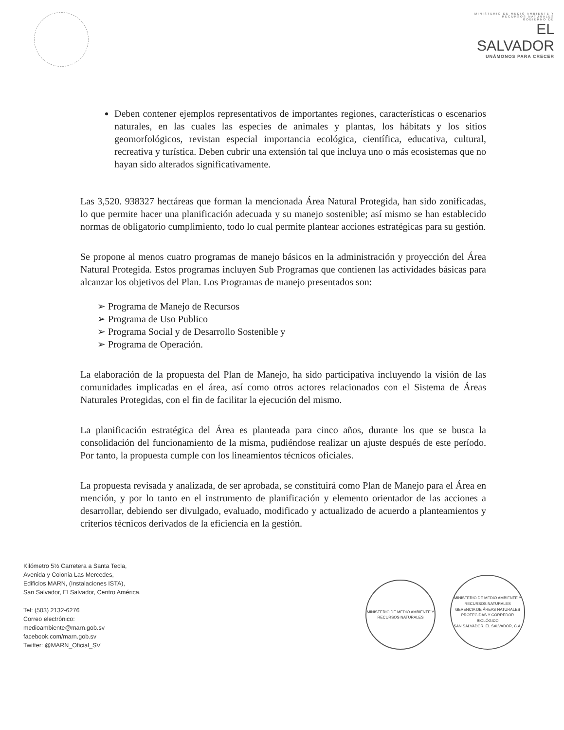MINISTERIO DE MEDIO AMBIENTE Y RECURSOS NATURALES
GOBIERNO DE
EL SALVADOR
UNÁMONOS PARA CRECER
Deben contener ejemplos representativos de importantes regiones, características o escenarios naturales, en las cuales las especies de animales y plantas, los hábitats y los sitios geomorfológicos, revistan especial importancia ecológica, científica, educativa, cultural, recreativa y turística. Deben cubrir una extensión tal que incluya uno o más ecosistemas que no hayan sido alterados significativamente.
Las 3,520. 938327 hectáreas que forman la mencionada Área Natural Protegida, han sido zonificadas, lo que permite hacer una planificación adecuada y su manejo sostenible; así mismo se han establecido normas de obligatorio cumplimiento, todo lo cual permite plantear acciones estratégicas para su gestión.
Se propone al menos cuatro programas de manejo básicos en la administración y proyección del Área Natural Protegida. Estos programas incluyen Sub Programas que contienen las actividades básicas para alcanzar los objetivos del Plan. Los Programas de manejo presentados son:
➢ Programa de Manejo de Recursos
➢ Programa de Uso Publico
➢ Programa Social y de Desarrollo Sostenible y
➢ Programa de Operación.
La elaboración de la propuesta del Plan de Manejo, ha sido participativa incluyendo la visión de las comunidades implicadas en el área, así como otros actores relacionados con el Sistema de Áreas Naturales Protegidas, con el fin de facilitar la ejecución del mismo.
La planificación estratégica del Área es planteada para cinco años, durante los que se busca la consolidación del funcionamiento de la misma, pudiéndose realizar un ajuste después de este período. Por tanto, la propuesta cumple con los lineamientos técnicos oficiales.
La propuesta revisada y analizada, de ser aprobada, se constituirá como Plan de Manejo para el Área en mención, y por lo tanto en el instrumento de planificación y elemento orientador de las acciones a desarrollar, debiendo ser divulgado, evaluado, modificado y actualizado de acuerdo a planteamientos y criterios técnicos derivados de la eficiencia en la gestión.
Kilómetro 5½ Carretera a Santa Tecla,
Avenida y Colonia Las Mercedes,
Edificios MARN, (Instalaciones ISTA),
San Salvador, El Salvador, Centro América.
Tel: (503) 2132-6276
Correo electrónico:
medioambiente@marn.gob.sv
facebook.com/marn.gob.sv
Twitter: @MARN_Oficial_SV
MINISTERIO DE MEDIO AMBIENTE Y RECURSOS NATURALES
MINISTERIO DE MEDIO AMBIENTE Y RECURSOS NATURALES
GERENCIA DE ÁREAS NATURALES PROTEGIDAS Y CORREDOR BIOLÓGICO
SAN SALVADOR, EL SALVADOR, C.A.